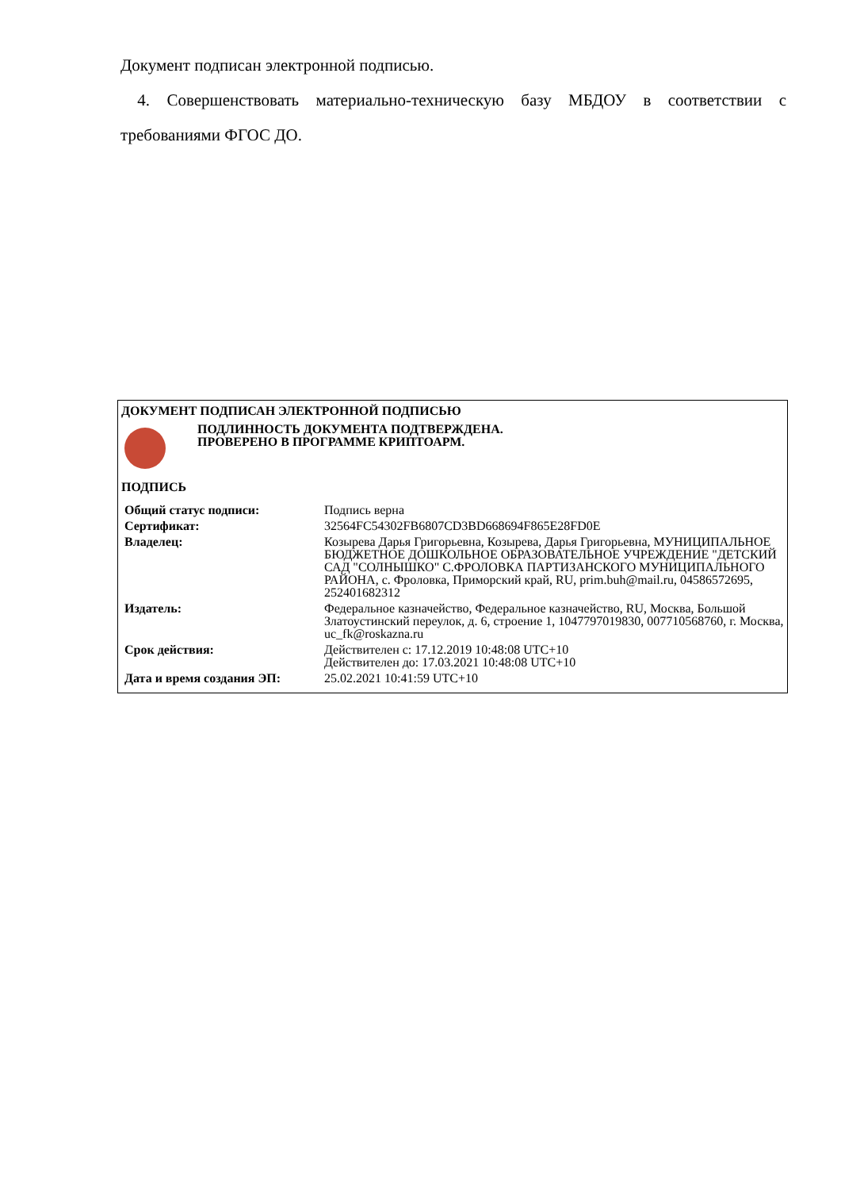Документ подписан электронной подписью.
4. Совершенствовать материально-техническую базу МБДОУ в соответствии с требованиями ФГОС ДО.
ДОКУМЕНТ ПОДПИСАН ЭЛЕКТРОННОЙ ПОДПИСЬЮ
ПОДЛИННОСТЬ ДОКУМЕНТА ПОДТВЕРЖДЕНА.
ПРОВЕРЕНО В ПРОГРАММЕ КРИПТОАРМ.
ПОДПИСЬ
| Общий статус подписи: | Подпись верна |
| Сертификат: | 32564FC54302FB6807CD3BD668694F865E28FD0E |
| Владелец: | Козырева Дарья Григорьевна, Козырева, Дарья Григорьевна, МУНИЦИПАЛЬНОЕ БЮДЖЕТНОЕ ДОШКОЛЬНОЕ ОБРАЗОВАТЕЛЬНОЕ УЧРЕЖДЕНИЕ "ДЕТСКИЙ САД "СОЛНЫШКО" С.ФРОЛОВКА ПАРТИЗАНСКОГО МУНИЦИПАЛЬНОГО РАЙОНА, с. Фроловка, Приморский край, RU, prim.buh@mail.ru, 04586572695, 252401682312 |
| Издатель: | Федеральное казначейство, Федеральное казначейство, RU, Москва, Большой Златоустинский переулок, д. 6, строение 1, 1047797019830, 007710568760, г. Москва, uc_fk@roskazna.ru |
| Срок действия: | Действителен с: 17.12.2019 10:48:08 UTC+10 Действителен до: 17.03.2021 10:48:08 UTC+10 |
| Дата и время создания ЭП: | 25.02.2021 10:41:59 UTC+10 |